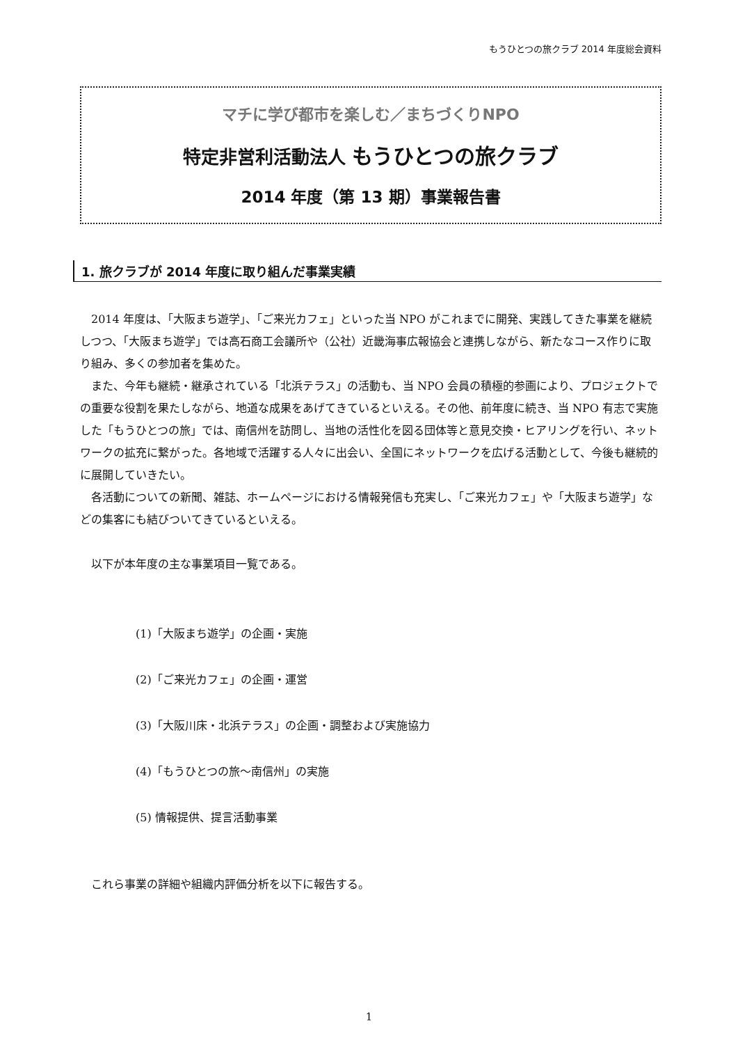もうひとつの旅クラブ 2014 年度総会資料
マチに学び都市を楽しむ／まちづくりNPO
特定非営利活動法人 もうひとつの旅クラブ
2014 年度（第 13 期）事業報告書
1. 旅クラブが 2014 年度に取り組んだ事業実績
2014 年度は、「大阪まち遊学」、「ご来光カフェ」といった当 NPO がこれまでに開発、実践してきた事業を継続しつつ、「大阪まち遊学」では高石商工会議所や（公社）近畿海事広報協会と連携しながら、新たなコース作りに取り組み、多くの参加者を集めた。
また、今年も継続・継承されている「北浜テラス」の活動も、当 NPO 会員の積極的参画により、プロジェクトでの重要な役割を果たしながら、地道な成果をあげてきているといえる。その他、前年度に続き、当 NPO 有志で実施した「もうひとつの旅」では、南信州を訪問し、当地の活性化を図る団体等と意見交換・ヒアリングを行い、ネットワークの拡充に繋がった。各地域で活躍する人々に出会い、全国にネットワークを広げる活動として、今後も継続的に展開していきたい。
各活動についての新聞、雑誌、ホームページにおける情報発信も充実し、「ご来光カフェ」や「大阪まち遊学」などの集客にも結びついてきているといえる。
以下が本年度の主な事業項目一覧である。
(1)「大阪まち遊学」の企画・実施
(2)「ご来光カフェ」の企画・運営
(3)「大阪川床・北浜テラス」の企画・調整および実施協力
(4)「もうひとつの旅～南信州」の実施
(5) 情報提供、提言活動事業
これら事業の詳細や組織内評価分析を以下に報告する。
1